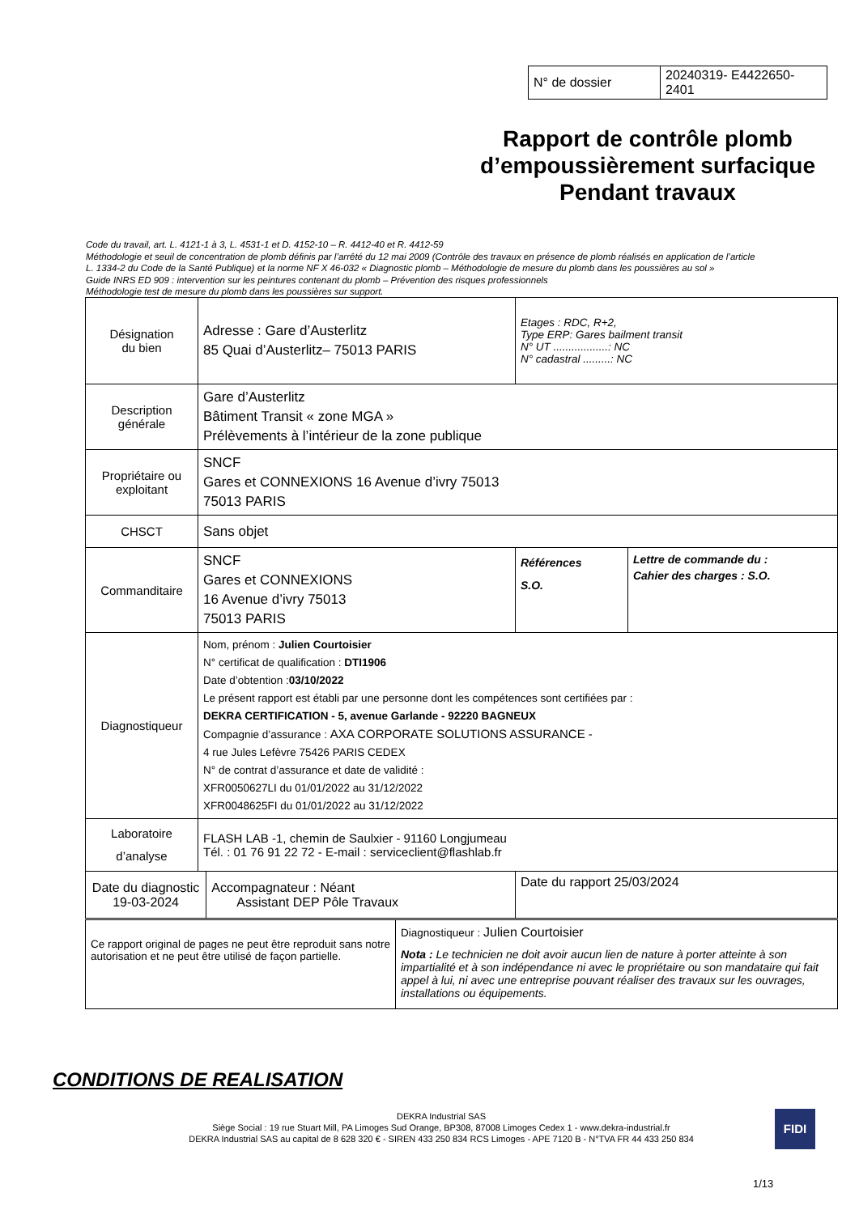| N° de dossier | 20240319- E4422650-2401 |
Rapport de contrôle plomb d’empoussièrement surfacique Pendant travaux
Code du travail, art. L. 4121-1 à 3, L. 4531-1 et D. 4152-10 – R. 4412-40 et R. 4412-59
Méthodologie et seuil de concentration de plomb définis par l’arrêté du 12 mai 2009 (Contrôle des travaux en présence de plomb réalisés en application de l’article
L. 1334-2 du Code de la Santé Publique) et la norme NF X 46-032 « Diagnostic plomb – Méthodologie de mesure du plomb dans les poussières au sol »
Guide INRS ED 909 : intervention sur les peintures contenant du plomb – Prévention des risques professionnels
Méthodologie test de mesure du plomb dans les poussières sur support.
| Désignation du bien | Adresse : Gare d’Austerlitz 85 Quai d’Austerlitz– 75013 PARIS | | Etages : RDC, R+2, Type ERP: Gares bailment transit N° UT ..................: NC N° cadastral .........: NC | |
| Description générale | Gare d’Austerlitz Bâtiment Transit « zone MGA » Prélèvements à l’intérieur de la zone publique | | | |
| Propriétaire ou exploitant | SNCF Gares et CONNEXIONS 16 Avenue d’ivry 75013 75013 PARIS | | | |
| CHSCT | Sans objet | | | |
| Commanditaire | SNCF Gares et CONNEXIONS 16 Avenue d’ivry 75013 75013 PARIS | | Références S.O. | Lettre de commande du : Cahier des charges : S.O. |
| Diagnostiqueur | Nom, prénom : Julien Courtoisier N° certificat de qualification : DTI1906 Date d’obtention : 03/10/2022 Le présent rapport est établi par une personne dont les compétences sont certifiées par : DEKRA CERTIFICATION - 5, avenue Garlande - 92220 BAGNEUX Compagnie d’assurance : AXA CORPORATE SOLUTIONS ASSURANCE - 4 rue Jules Lefèvre 75426 PARIS CEDEX N° de contrat d’assurance et date de validité : XFR0050627LI du 01/01/2022 au 31/12/2022 XFR0048625FI du 01/01/2022 au 31/12/2022 | | | |
| Laboratoire d’analyse | FLASH LAB -1, chemin de Saulxier - 91160 Longjumeau Tél. : 01 76 91 22 72 - E-mail : serviceclient@flashlab.fr | | | |
| Date du diagnostic 19-03-2024 | | Accompagnateur : Néant Assistant DEP Pôle Travaux | Date du rapport 25/03/2024 | |
| Ce rapport original de pages ne peut être reproduit sans notre autorisation et ne peut être utilisé de façon partielle. | Diagnostiqueur : Julien Courtoisier Nota : Le technicien ne doit avoir aucun lien de nature à porter atteinte à son impartialité et à son indépendance ni avec le propriétaire ou son mandataire qui fait appel à lui, ni avec une entreprise pouvant réaliser des travaux sur les ouvrages, installations ou équipements. |
CONDITIONS DE REALISATION
DEKRA Industrial SAS
Siège Social : 19 rue Stuart Mill, PA Limoges Sud Orange, BP308, 87008 Limoges Cedex 1 - www.dekra-industrial.fr
DEKRA Industrial SAS au capital de 8 628 320 € - SIREN 433 250 834 RCS Limoges - APE 7120 B - N°TVA FR 44 433 250 834
FIDI
1/13